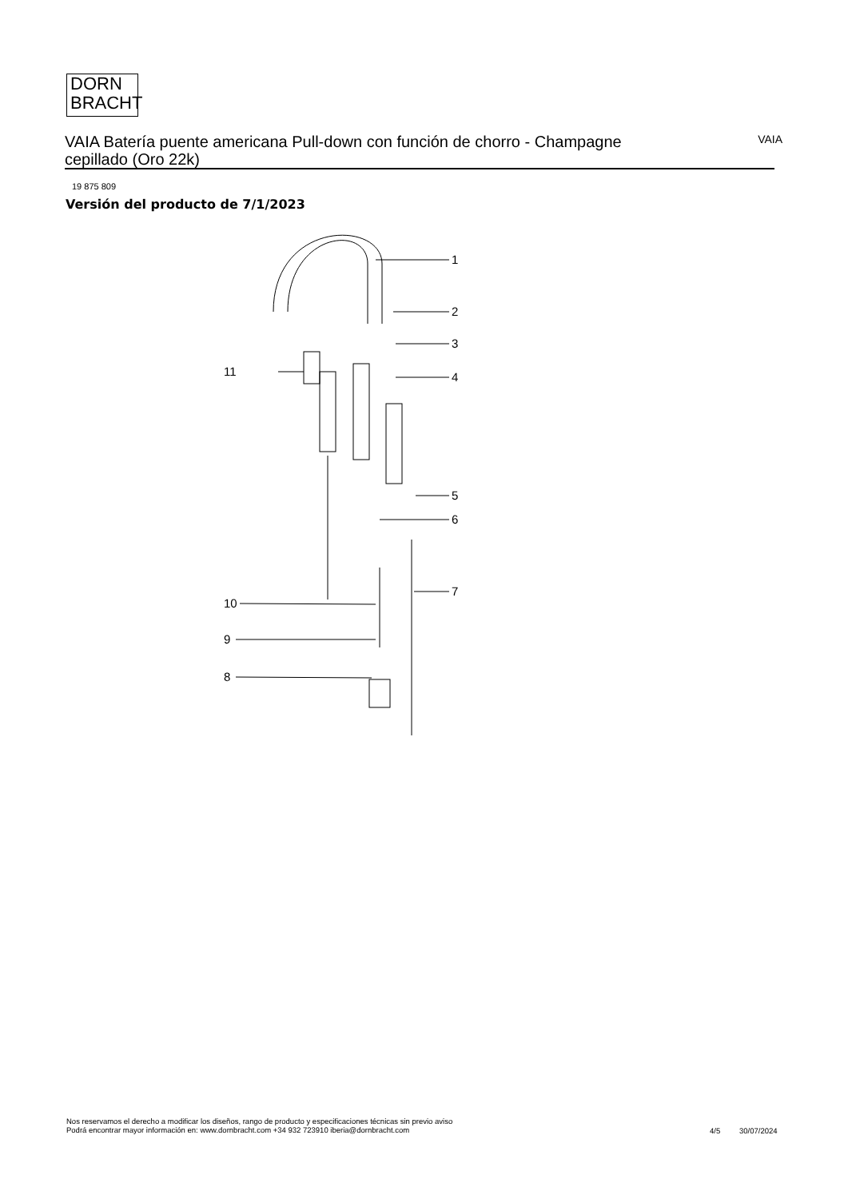DORN
BRACHT
VAIA Batería puente americana Pull-down con función de chorro - Champagne cepillado (Oro 22k)
VAIA
19 875 809
Versión del producto de 7/1/2023
1
2
3
4
5
6
7
8
9
10
11
Nos reservamos el derecho a modificar los diseños, rango de producto y especificaciones técnicas sin previo aviso
Podrá encontrar mayor información en: www.dornbracht.com +34 932 723910 iberia@dornbracht.com
4/5 30/07/2024